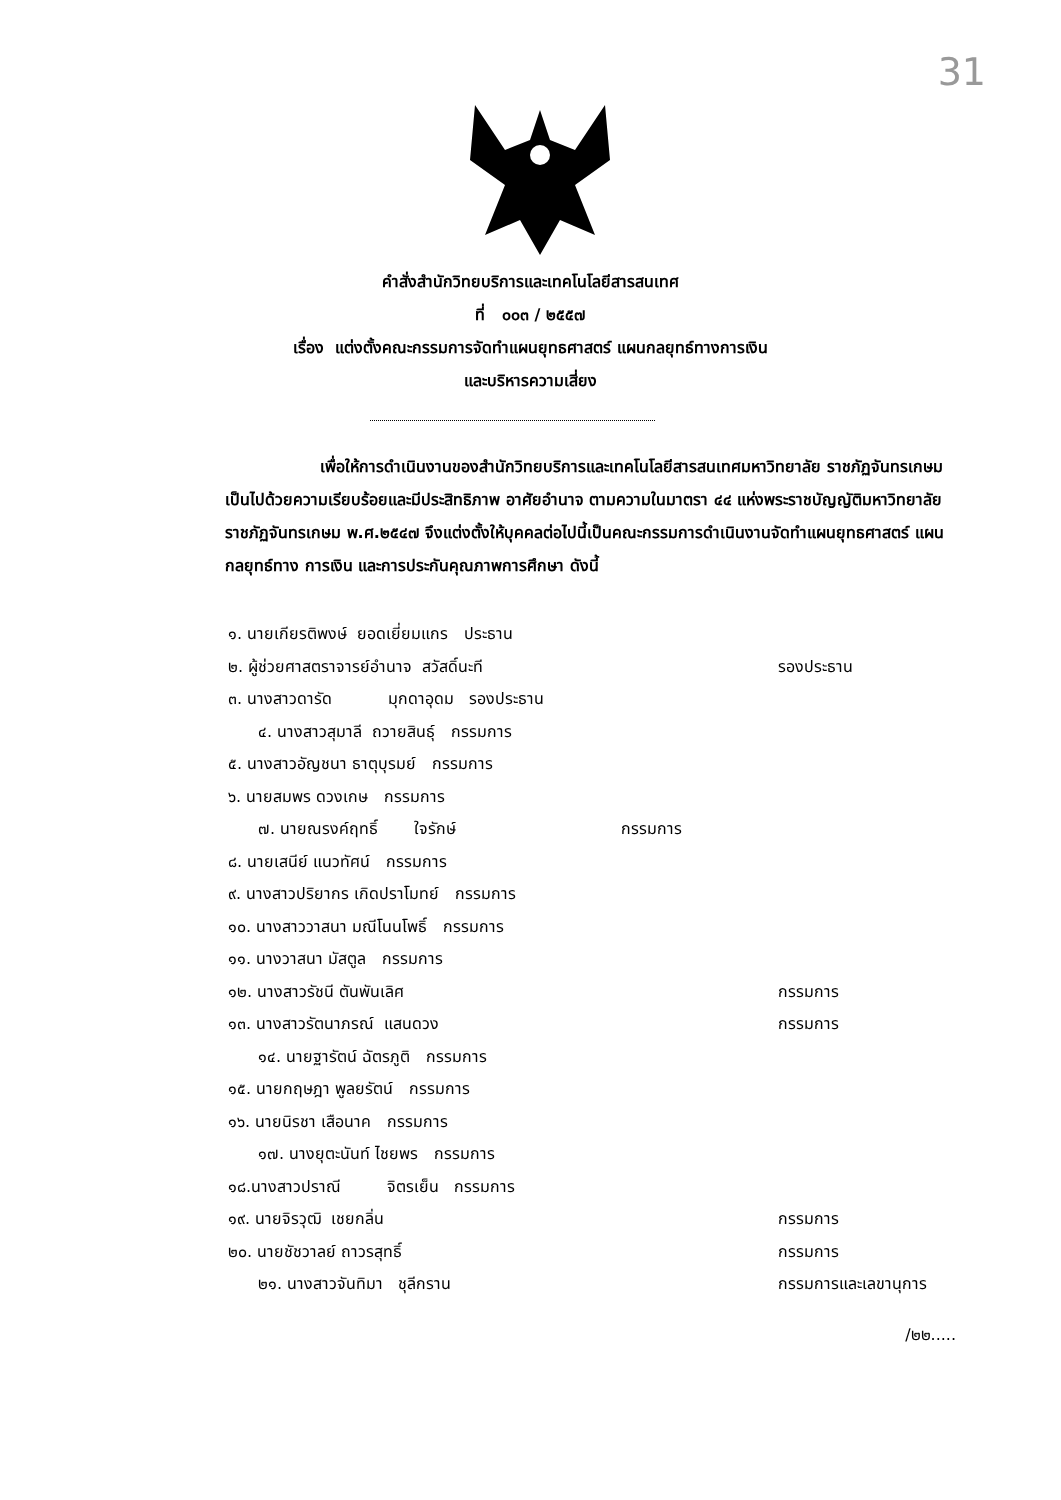31
คำสั่งสำนักวิทยบริการและเทคโนโลยีสารสนเทศ
ที่ ๐๐๓ / ๒๕๕๗
เรื่อง แต่งตั้งคณะกรรมการจัดทำแผนยุทธศาสตร์ แผนกลยุทธ์ทางการเงิน
และบริหารความเสี่ยง
เพื่อให้การดำเนินงานของสำนักวิทยบริการและเทคโนโลยีสารสนเทศมหาวิทยาลัย ราชภัฏจันทรเกษม เป็นไปด้วยความเรียบร้อยและมีประสิทธิภาพ อาศัยอำนาจ ตามความในมาตรา ๔๔ แห่งพระราชบัญญัติมหาวิทยาลัยราชภัฏจันทรเกษม พ.ศ.๒๕๔๗ จึงแต่งตั้งให้บุคคลต่อไปนี้เป็นคณะกรรมการดำเนินงานจัดทำแผนยุทธศาสตร์ แผนกลยุทธ์ทาง การเงิน และการประกันคุณภาพการศึกษา ดังนี้
๑. นายเกียรติพงษ์ ยอดเยี่ยมแกร ประธาน
๒. ผู้ช่วยศาสตราจารย์อำนาจ สวัสดิ์นะที รองประธาน
๓. นางสาวดารัด มุกดาอุดม รองประธาน
๔. นางสาวสุมาลี ถวายสินธุ์ กรรมการ
๕. นางสาวอัญชนา ธาตุบุรมย์ กรรมการ
๖. นายสมพร ดวงเกษ กรรมการ
๗. นายณรงค์ฤทธิ์ ใจรักษ์ กรรมการ
๘. นายเสนีย์ แนวทัศน์ กรรมการ
๙. นางสาวปริยากร เกิดปราโมทย์ กรรมการ
๑๐. นางสาววาสนา มณีโนนโพธิ์ กรรมการ
๑๑. นางวาสนา มัสตูล กรรมการ
๑๒. นางสาวรัชนี ตันพันเลิศ กรรมการ
๑๓. นางสาวรัตนาภรณ์ แสนดวง กรรมการ
๑๔. นายฐารัตน์ ฉัตรภูติ กรรมการ
๑๕. นายกฤษฎา พูลยรัตน์ กรรมการ
๑๖. นายนิรชา เสือนาค กรรมการ
๑๗. นางยุตะนันท์ ไชยพร กรรมการ
๑๘.นางสาวปราณี จิตรเย็น กรรมการ
๑๙. นายจิรวุฒิ เชยกลิ่น กรรมการ
๒๐. นายชัชวาลย์ ถาวรสุทธิ์ กรรมการ
๒๑. นางสาวจันทิมา ชุลีกราน กรรมการและเลขานุการ
/๒๒.....